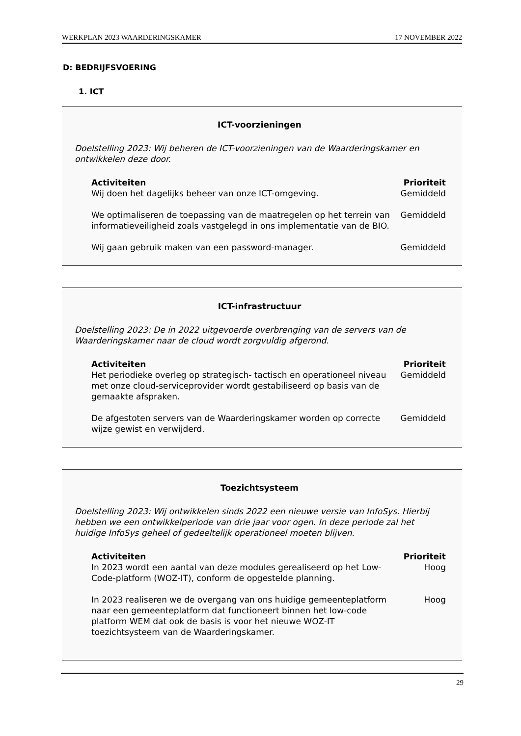WERKPLAN 2023 WAARDERINGSKAMER 17 NOVEMBER 2022
D: BEDRIJFSVOERING
1. ICT
ICT-voorzieningen
Doelstelling 2023: Wij beheren de ICT-voorzieningen van de Waarderingskamer en ontwikkelen deze door.
| Activiteiten | Prioriteit |
| --- | --- |
| Wij doen het dagelijks beheer van onze ICT-omgeving. | Gemiddeld |
| We optimaliseren de toepassing van de maatregelen op het terrein van informatieveiligheid zoals vastgelegd in ons implementatie van de BIO. | Gemiddeld |
| Wij gaan gebruik maken van een password-manager. | Gemiddeld |
ICT-infrastructuur
Doelstelling 2023: De in 2022 uitgevoerde overbrenging van de servers van de Waarderingskamer naar de cloud wordt zorgvuldig afgerond.
| Activiteiten | Prioriteit |
| --- | --- |
| Het periodieke overleg op strategisch- tactisch en operationeel niveau met onze cloud-serviceprovider wordt gestabiliseerd op basis van de gemaakte afspraken. | Gemiddeld |
| De afgestoten servers van de Waarderingskamer worden op correcte wijze gewist en verwijderd. | Gemiddeld |
Toezichtsysteem
Doelstelling 2023: Wij ontwikkelen sinds 2022 een nieuwe versie van InfoSys. Hierbij hebben we een ontwikkelperiode van drie jaar voor ogen. In deze periode zal het huidige InfoSys geheel of gedeeltelijk operationeel moeten blijven.
| Activiteiten | Prioriteit |
| --- | --- |
| In 2023 wordt een aantal van deze modules gerealiseerd op het Low-Code-platform (WOZ-IT), conform de opgestelde planning. | Hoog |
| In 2023 realiseren we de overgang van ons huidige gemeenteplatform naar een gemeenteplatform dat functioneert binnen het low-code platform WEM dat ook de basis is voor het nieuwe WOZ-IT toezichtsysteem van de Waarderingskamer. | Hoog |
29